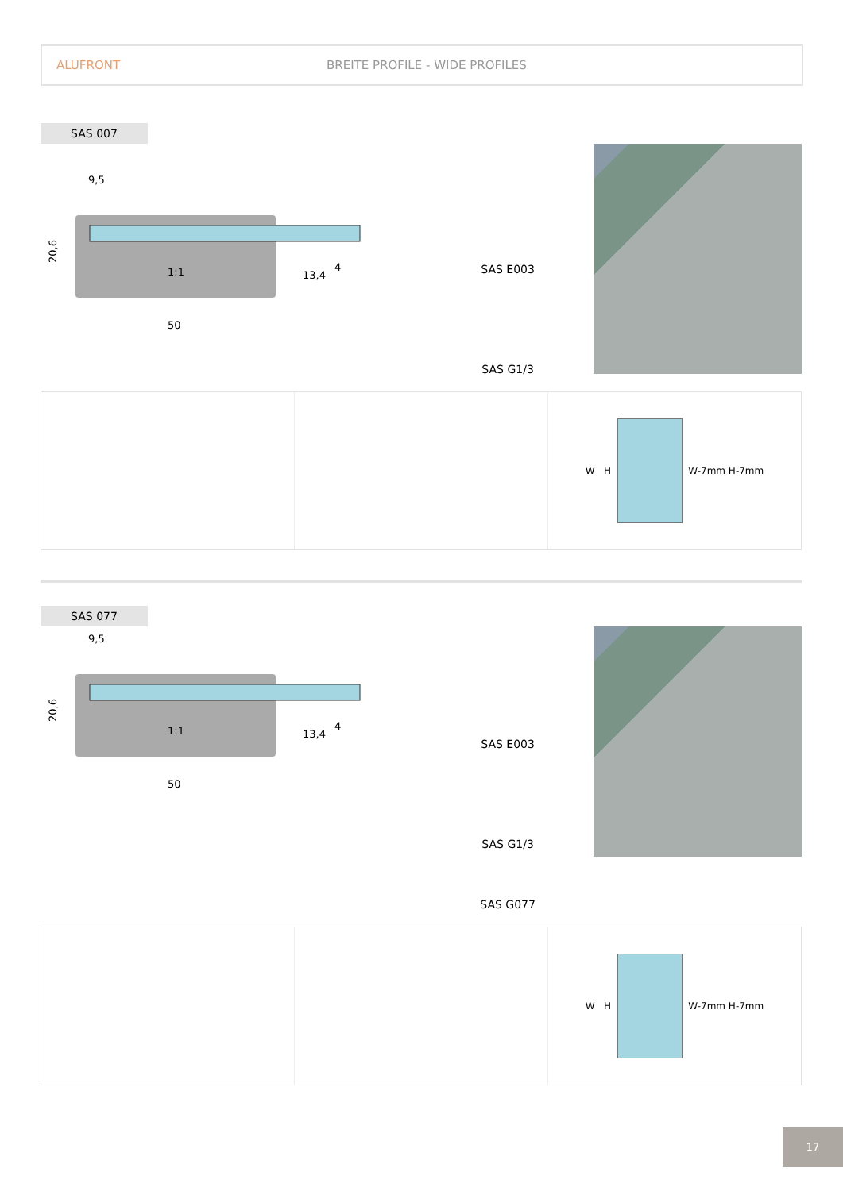ALUFRONT BREITE PROFILE - WIDE PROFILES
SAS 007
20,6
9,5
1:1
50
13,4
4
SAS E003
SAS G1/3
W H
W-7mm H-7mm
SAS 077
20,6
9,5
1:1
50
13,4
4
SAS E003
SAS G1/3
SAS G077
W H
W-7mm H-7mm
17